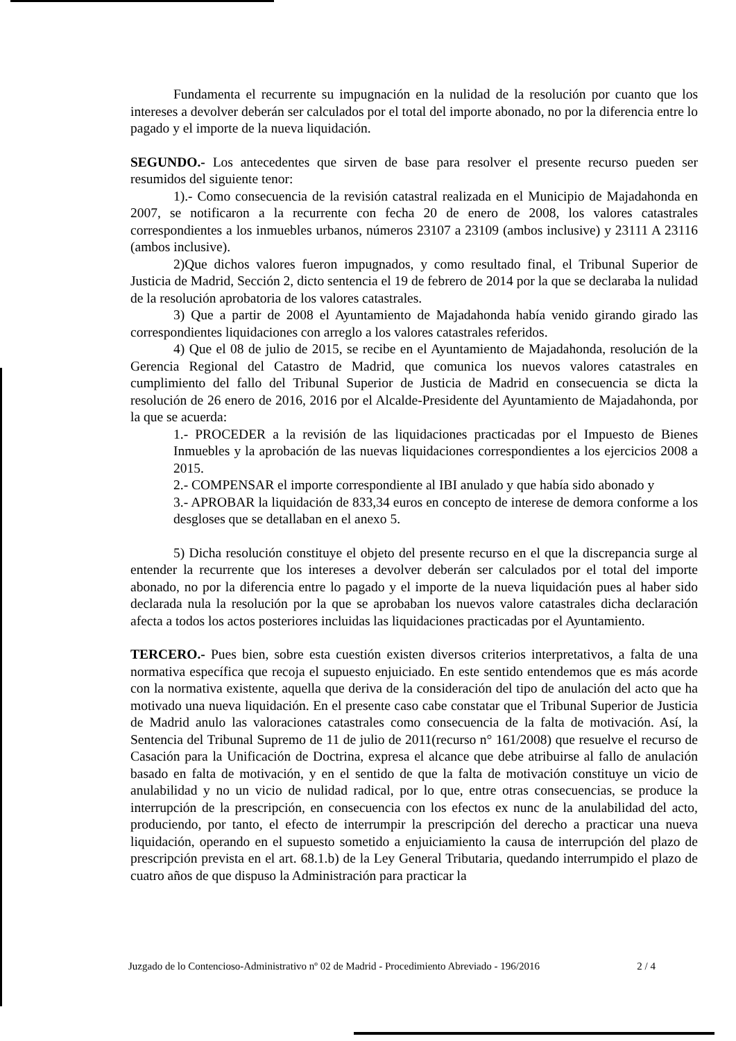Fundamenta el recurrente su impugnación en la nulidad de la resolución por cuanto que los intereses a devolver deberán ser calculados por el total del importe abonado, no por la diferencia entre lo pagado y el importe de la nueva liquidación.
SEGUNDO.- Los antecedentes que sirven de base para resolver el presente recurso pueden ser resumidos del siguiente tenor:
1).- Como consecuencia de la revisión catastral realizada en el Municipio de Majadahonda en 2007, se notificaron a la recurrente con fecha 20 de enero de 2008, los valores catastrales correspondientes a los inmuebles urbanos, números 23107 a 23109 (ambos inclusive) y 23111 A 23116 (ambos inclusive).
2)Que dichos valores fueron impugnados, y como resultado final, el Tribunal Superior de Justicia de Madrid, Sección 2, dicto sentencia el 19 de febrero de 2014 por la que se declaraba la nulidad de la resolución aprobatoria de los valores catastrales.
3) Que a partir de 2008 el Ayuntamiento de Majadahonda había venido girando girado las correspondientes liquidaciones con arreglo a los valores catastrales referidos.
4) Que el 08 de julio de 2015, se recibe en el Ayuntamiento de Majadahonda, resolución de la Gerencia Regional del Catastro de Madrid, que comunica los nuevos valores catastrales en cumplimiento del fallo del Tribunal Superior de Justicia de Madrid en consecuencia se dicta la resolución de 26 enero de 2016, 2016 por el Alcalde-Presidente del Ayuntamiento de Majadahonda, por la que se acuerda:
1.- PROCEDER a la revisión de las liquidaciones practicadas por el Impuesto de Bienes Inmuebles y la aprobación de las nuevas liquidaciones correspondientes a los ejercicios 2008 a 2015.
2.- COMPENSAR el importe correspondiente al IBI anulado y que había sido abonado y
3.- APROBAR la liquidación de 833,34 euros en concepto de interese de demora conforme a los desgloses que se detallaban en el anexo 5.
5) Dicha resolución constituye el objeto del presente recurso en el que la discrepancia surge al entender la recurrente que los intereses a devolver deberán ser calculados por el total del importe abonado, no por la diferencia entre lo pagado y el importe de la nueva liquidación pues al haber sido declarada nula la resolución por la que se aprobaban los nuevos valore catastrales dicha declaración afecta a todos los actos posteriores incluidas las liquidaciones practicadas por el Ayuntamiento.
TERCERO.- Pues bien, sobre esta cuestión existen diversos criterios interpretativos, a falta de una normativa específica que recoja el supuesto enjuiciado. En este sentido entendemos que es más acorde con la normativa existente, aquella que deriva de la consideración del tipo de anulación del acto que ha motivado una nueva liquidación. En el presente caso cabe constatar que el Tribunal Superior de Justicia de Madrid anulo las valoraciones catastrales como consecuencia de la falta de motivación. Así, la Sentencia del Tribunal Supremo de 11 de julio de 2011(recurso n° 161/2008) que resuelve el recurso de Casación para la Unificación de Doctrina, expresa el alcance que debe atribuirse al fallo de anulación basado en falta de motivación, y en el sentido de que la falta de motivación constituye un vicio de anulabilidad y no un vicio de nulidad radical, por lo que, entre otras consecuencias, se produce la interrupción de la prescripción, en consecuencia con los efectos ex nunc de la anulabilidad del acto, produciendo, por tanto, el efecto de interrumpir la prescripción del derecho a practicar una nueva liquidación, operando en el supuesto sometido a enjuiciamiento la causa de interrupción del plazo de prescripción prevista en el art. 68.1.b) de la Ley General Tributaria, quedando interrumpido el plazo de cuatro años de que dispuso la Administración para practicar la
Juzgado de lo Contencioso-Administrativo nº 02 de Madrid - Procedimiento Abreviado - 196/2016 2 / 4